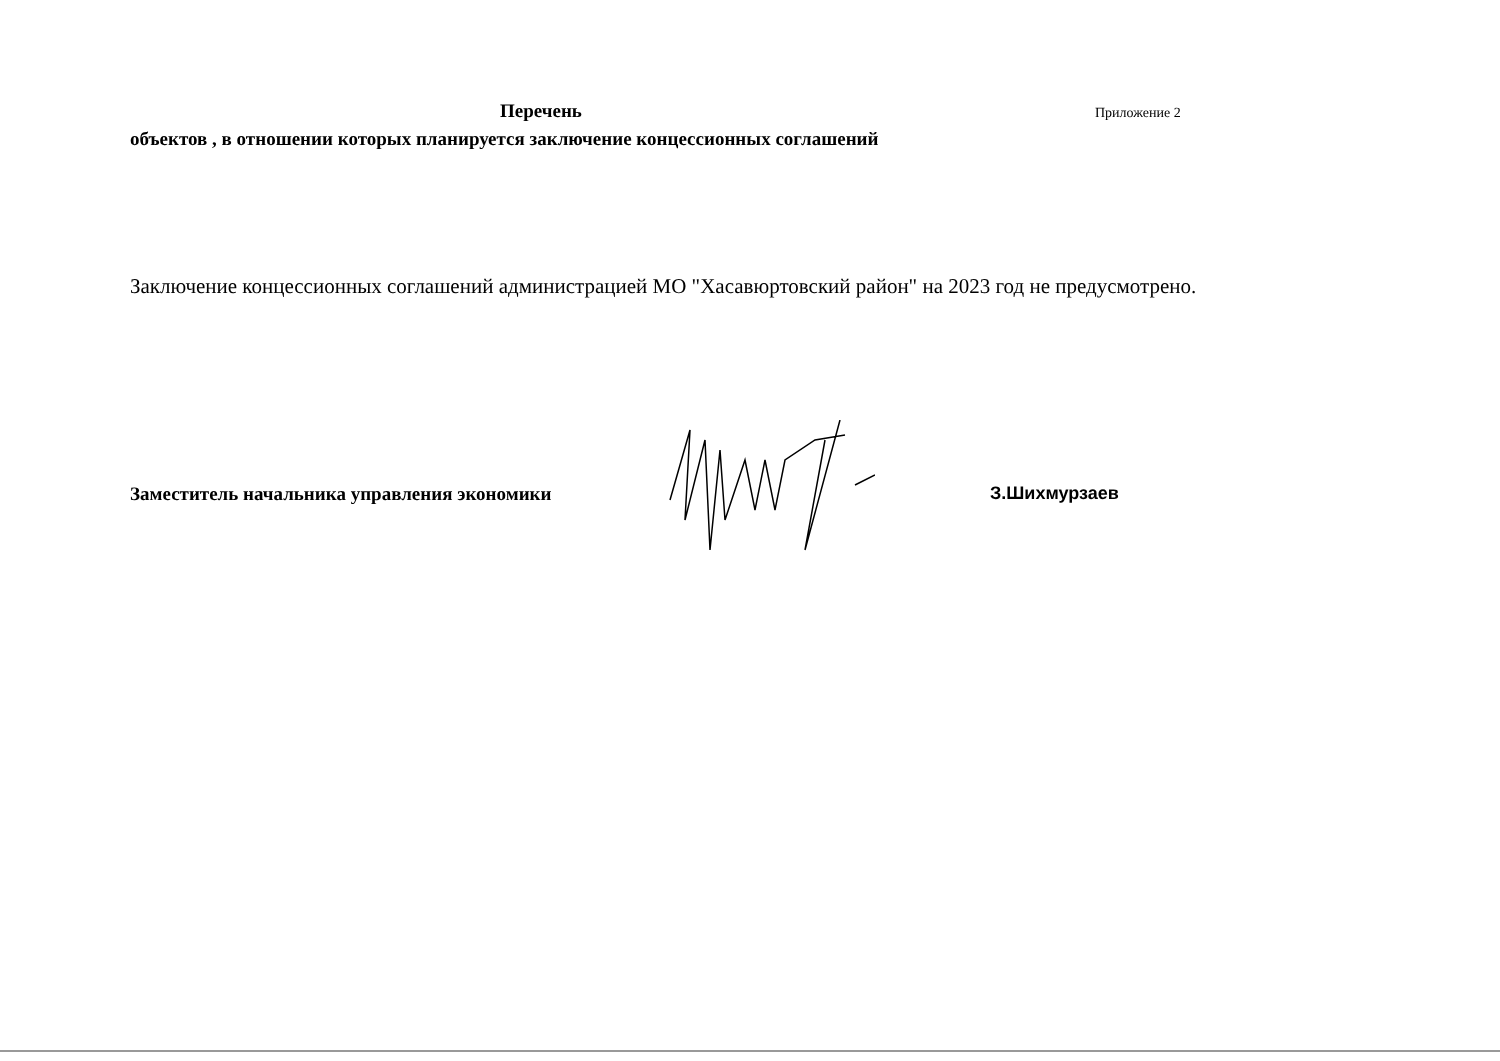Перечень Приложение 2
объектов , в отношении которых планируется заключение концессионных соглашений
Заключение концессионных соглашений администрацией МО "Хасавюртовский район" на 2023 год не предусмотрено.
Заместитель начальника управления экономики
З.Шихмурзаев